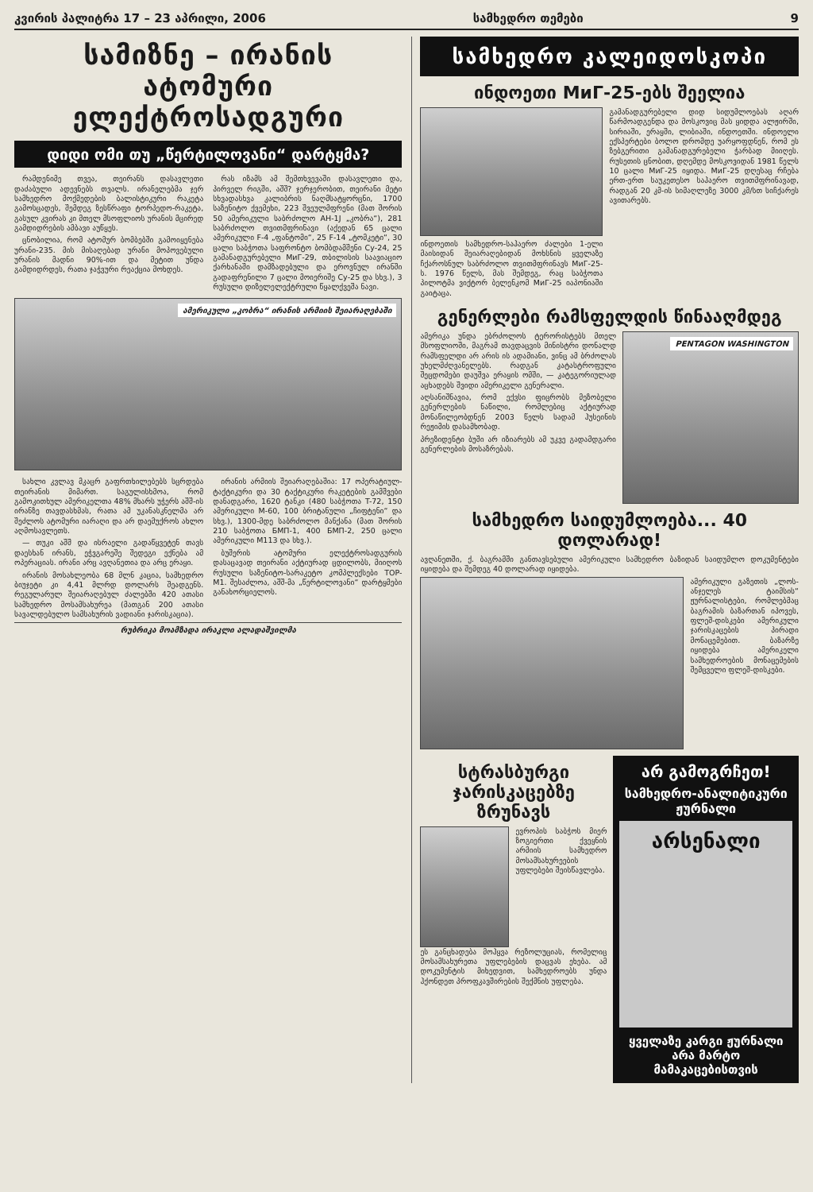კვირის პალიტრა 17 – 23 აპრილი, 2006 სამხედრო თემები 9
სამიზნე – ირანის ატომური ელექტროსადგური
დიდი ომი თუ „წერტილოვანი“ დარტყმა?
რამდენიმე თვეა, თეირანს დასავლეთი დაძაბული ადევნებს თვალს. ირანელებმა ჯერ სამხედრო მოქმედების ბალისტიკური რაკეტა გამოსცადეს, შემდეგ ზესწრაფი ტორპედო-რაკეტა, გასულ კვირას კი მთელ მსოფლიოს ურანის მცირედ გამდიდრების ამბავი აუწყეს.
ცნობილია, რომ ატომურ ბომბებში გამოიყენება ურანი-235. მის მისაღებად ურანი მოპოვებული ურანის მადნი 90%-ით და მეტით უნდა გამდიდრდეს, რათა ჯაჭვური რეაქცია მოხდეს.
რას იზამს ამ შემთხვევაში დასავლეთი და, პირველ რიგში, აშშ? ჯერჯერობით, თეირანი მეტი სხვადასხვა კალიბრის ნაღმსატყორცნი, 1700 საზენიტო ქვემეხი, 223 შვეულმფრენი (მათ შორის 50 ამერიკული საბრძოლო AH-1J „კობრა“), 281 საბრძოლო თვითმფრინავი (აქედან 65 ცალი ამერიკული F-4 „ფანტომი“, 25 F-14 „ტომკეტი“, 30 ცალი საბჭოთა საფრონტო ბომბდამშენი Су-24, 25 გამანადგურებელი МиГ-29, თბილისის საავიაციო ქარხანაში დამზადებული და ეროვნულ ირანში გადაფრენილი 7 ცალი მოიერიშე Су-25 და სხვ.), 3 რუსული დიზელელექტრული წყალქვეშა ნავი.
ამერიკული „კობრა“ ირანის არმიის შეიარაღებაში
სახლი კვლავ მკაცრ გაფრთხილებებს სცრდება თეირანის მიმართ. საგულისხმოა, რომ გამოკითხულ ამერიკელთა 48% მხარს უჭერს აშშ-ის ირანზე თავდასხმას, რათა ამ უკანასკნელმა არ შეძლოს ატომური იარაღი და არ დაემუქროს ახლო აღმოსავლეთს.
— თუკი აშშ და ისრაელი გადაწყვეტენ თავს დაესხან ირანს, ეჭვგარეშე შედეგი ექნება ამ ოპერაციას. ირანი არც ავღანეთია და არც ერაყი.
ირანის მოსახლეობა 68 მლნ კაცია, სამხედრო ბიუჯეტი კი 4,41 მლრდ დოლარს შეადგენს. რეგულარულ შეიარაღებულ ძალებში 420 ათასი სამხედრო მოსამსახურეა (მათგან 200 ათასი სავალდებულო სამსახურის ვადიანი ჯარისკაცია).
ირანის არმიის შეიარაღებაშია: 17 ოპერატიულ-ტაქტიკური და 30 ტაქტიკური რაკეტების გამშვები დანადგარი, 1620 ტანკი (480 საბჭოთა T-72, 150 ამერიკული M-60, 100 ბრიტანული „ჩიფტენი“ და სხვ.), 1300-მდე საბრძოლო მანქანა (მათ შორის 210 საბჭოთა БМП-1, 400 БМП-2, 250 ცალი ამერიკული M113 და სხვ.).
ბუშერის ატომური ელექტროსადგურის დასაცავად თეირანი აქტიურად ცდილობს, მიიღოს რუსული საზენიტო-სარაკეტო კომპლექსები TOP-M1. შესაძლოა, აშშ-მა „წერტილოვანი“ დარტყმები განახორციელოს.
რუბრიკა მოამზადა ირაკლი ალადაშვილმა
სამხედრო კალეიდოსკოპი
ინდოეთი МиГ-25-ებს შეელია
ინდოეთის სამხედრო-საჰაერო ძალები 1-ელი მაისიდან შეიარაღებიდან მოხსნის ყველაზე ჩქაროსნულ საბრძოლო თვითმფრინავს МиГ-25-ს. 1976 წელს, მას შემდეგ, რაც საბჭოთა პილოტმა ვიქტორ ბელენკომ МиГ-25 იაპონიაში გაიტაცა.
გამანადგურებელი დიდ სიდუმლოებას აღარ წარმოადგენდა და მოსკოვიც მას ყიდდა ალჟირში, სირიაში, ერაყში, ლიბიაში, ინდოეთში. ინდოელი ექსპერტები ბოლო დრომდე უარყოფდნენ, რომ ეს ზებგერითი გამანადგურებელი ჭარბად მიიღეს. რუსეთის ცნობით, დღემდე მოსკოვიდან 1981 წელს 10 ცალი МиГ-25 იყიდა. МиГ-25 დღესაც რჩება ერთ-ერთ საუკეთესო საჰაერო თვითმფრინავად, რადგან 20 კმ-ის სიმაღლეზე 3000 კმ/სთ სიჩქარეს ავითარებს.
გენერლები რამსფელდის წინააღმდეგ
ამერიკა უნდა ებრძოლოს ტერორისტებს მთელ მსოფლიოში, მაგრამ თავდაცვის მინისტრი დონალდ რამსფელდი არ არის ის ადამიანი, ვინც ამ ბრძოლას უხელმძღვანელებს. რადგან კატასტროფული შეცდომები დაუშვა ერაყის ომში, — კატეგორიულად აცხადებს შვიდი ამერიკელი გენერალი.
აღსანიშნავია, რომ ექვსი ფიცრობს მეზობელი გენერლების ნაწილი, რომლებიც აქტიურად მონაწილეობდნენ 2003 წელს სადამ ჰუსეინის რეჟიმის დასამხობად.
პრეზიდენტი ბუში არ იზიარებს ამ უკვე გადამდგარი გენერლების მოსაზრებას.
PENTAGON WASHINGTON
სამხედრო საიდუმლოება... 40 დოლარად!
ავღანეთში, ქ. ბაგრამში განთავსებული ამერიკული სამხედრო ბაზიდან საიდუმლო დოკუმენტები იყიდება და შემდეგ 40 დოლარად იყიდება.
ამერიკული გაზეთის „ლოს-ანჯელეს ტაიმსის“ ჟურნალისტები, რომლებმაც ბაგრამის ბაზართან იპოვეს, ფლეშ-დისკები ამერიკული ჯარისკაცების პირადი მონაცემებით. ბაზარზე იყიდება ამერიკელი სამხედროების მონაცემების შემცველი ფლეშ-დისკები.
სტრასბურგი ჯარისკაცებზე ზრუნავს
ევროპის საბჭოს მიერ ზოგიერთი ქვეყნის არმიის სამხედრო მოსამსახურეების უფლებები შეისწავლება.
ეს განცხადება მოჰყვა რეზოლუციას, რომელიც მოსამსახურეთა უფლებების დაცვას ეხება. ამ დოკუმენტის მიხედვით, სამხედროებს უნდა ჰქონდეთ პროფკავშირების შექმნის უფლება.
არ გამოგრჩეთ!
სამხედრო-ანალიტიკური ჟურნალი
არსენალი
ყველაზე კარგი ჟურნალი არა მარტო მამაკაცებისთვის